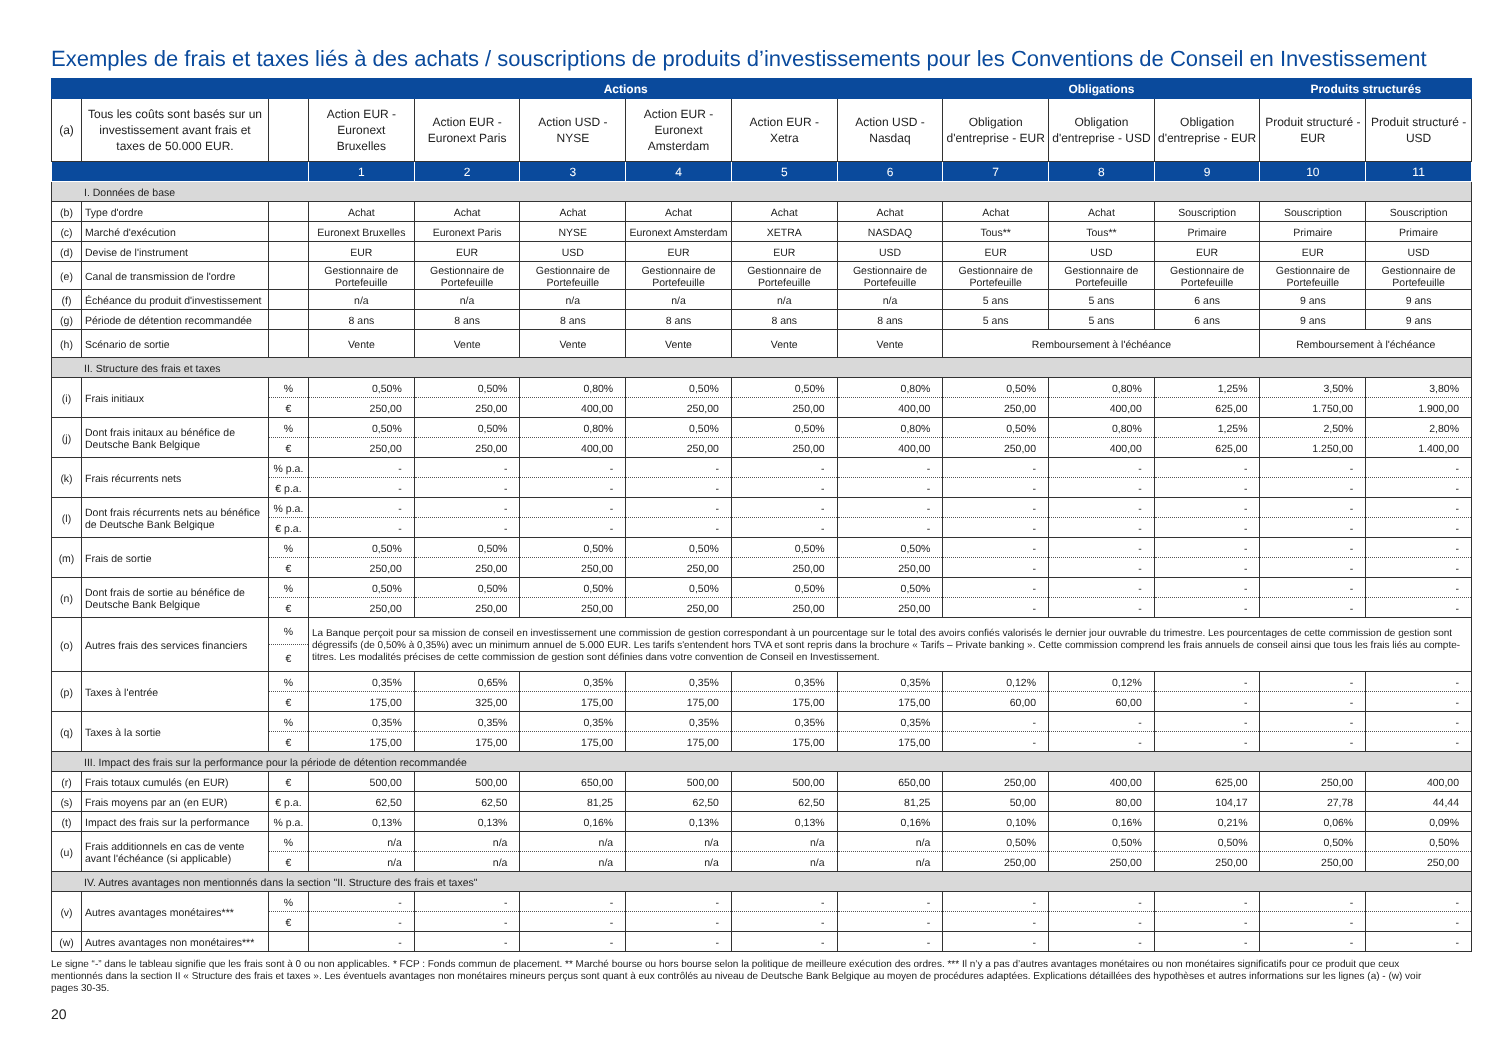Exemples de frais et taxes liés à des achats / souscriptions de produits d’investissements pour les Conventions de Conseil en Investissement
| | | | Actions | | | | | | Obligations | | | Produits structurés | |
| (a) | Tous les coûts sont basés sur un investissement avant frais et taxes de 50.000 EUR. | | Action EUR - Euronext Bruxelles | Action EUR - Euronext Paris | Action USD - NYSE | Action EUR - Euronext Amsterdam | Action EUR - Xetra | Action USD - Nasdaq | Obligation d'entreprise - EUR | Obligation d'entreprise - USD | Obligation d'entreprise - EUR | Produit structuré - EUR | Produit structuré - USD |
| | | | 1 | 2 | 3 | 4 | 5 | 6 | 7 | 8 | 9 | 10 | 11 |
| I. Données de base | | | | | | | | | | | | | |
| (b) | Type d'ordre | | Achat | Achat | Achat | Achat | Achat | Achat | Achat | Achat | Souscription | Souscription | Souscription |
| (c) | Marché d'exécution | | Euronext Bruxelles | Euronext Paris | NYSE | Euronext Amsterdam | XETRA | NASDAQ | Tous** | Tous** | Primaire | Primaire | Primaire |
| (d) | Devise de l'instrument | | EUR | EUR | USD | EUR | EUR | USD | EUR | USD | EUR | EUR | USD |
| (e) | Canal de transmission de l'ordre | | Gestionnaire de Portefeuille | Gestionnaire de Portefeuille | Gestionnaire de Portefeuille | Gestionnaire de Portefeuille | Gestionnaire de Portefeuille | Gestionnaire de Portefeuille | Gestionnaire de Portefeuille | Gestionnaire de Portefeuille | Gestionnaire de Portefeuille | Gestionnaire de Portefeuille | Gestionnaire de Portefeuille |
| (f) | Échéance du produit d'investissement | | n/a | n/a | n/a | n/a | n/a | n/a | 5 ans | 5 ans | 6 ans | 9 ans | 9 ans |
| (g) | Période de détention recommandée | | 8 ans | 8 ans | 8 ans | 8 ans | 8 ans | 8 ans | 5 ans | 5 ans | 6 ans | 9 ans | 9 ans |
| (h) | Scénario de sortie | | Vente | Vente | Vente | Vente | Vente | Vente | Remboursement à l'échéance | | | Remboursement à l'échéance | |
| II. Structure des frais et taxes | | | | | | | | | | | | | |
| (i) | Frais initiaux | % | 0,50% | 0,50% | 0,80% | 0,50% | 0,50% | 0,80% | 0,50% | 0,80% | 1,25% | 3,50% | 3,80% |
| | | € | 250,00 | 250,00 | 400,00 | 250,00 | 250,00 | 400,00 | 250,00 | 400,00 | 625,00 | 1.750,00 | 1.900,00 |
| (j) | Dont frais initaux au bénéfice de Deutsche Bank Belgique | % | 0,50% | 0,50% | 0,80% | 0,50% | 0,50% | 0,80% | 0,50% | 0,80% | 1,25% | 2,50% | 2,80% |
| | | € | 250,00 | 250,00 | 400,00 | 250,00 | 250,00 | 400,00 | 250,00 | 400,00 | 625,00 | 1.250,00 | 1.400,00 |
| (k) | Frais récurrents nets | % p.a. | - | - | - | - | - | - | - | - | - | - | - |
| | | € p.a. | - | - | - | - | - | - | - | - | - | - | - |
| (l) | Dont frais récurrents nets au bénéfice de Deutsche Bank Belgique | % p.a. | - | - | - | - | - | - | - | - | - | - | - |
| | | € p.a. | - | - | - | - | - | - | - | - | - | - | - |
| (m) | Frais de sortie | % | 0,50% | 0,50% | 0,50% | 0,50% | 0,50% | 0,50% | - | - | - | - | - |
| | | € | 250,00 | 250,00 | 250,00 | 250,00 | 250,00 | 250,00 | - | - | - | - | - |
| (n) | Dont frais de sortie au bénéfice de Deutsche Bank Belgique | % | 0,50% | 0,50% | 0,50% | 0,50% | 0,50% | 0,50% | - | - | - | - | - |
| | | € | 250,00 | 250,00 | 250,00 | 250,00 | 250,00 | 250,00 | - | - | - | - | - |
| (o) | Autres frais des services financiers | % | La Banque perçoit pour sa mission de conseil en investissement une commission de gestion correspondant à un pourcentage sur le total des avoirs confiés valorisés le dernier jour ouvrable du trimestre. Les pourcentages de cette commission de gestion sont dégressifs (de 0,50% à 0,35%) avec un minimum annuel de 5.000 EUR. Les tarifs s'entendent hors TVA et sont repris dans la brochure « Tarifs – Private banking ». Cette commission comprend les frais annuels de conseil ainsi que tous les frais liés au compte-titres. Les modalités précises de cette commission de gestion sont définies dans votre convention de Conseil en Investissement. | | | | | | | | | | |
| | | € | | | | | | | | | | | |
| (p) | Taxes à l'entrée | % | 0,35% | 0,65% | 0,35% | 0,35% | 0,35% | 0,35% | 0,12% | 0,12% | - | - | - |
| | | € | 175,00 | 325,00 | 175,00 | 175,00 | 175,00 | 175,00 | 60,00 | 60,00 | - | - | - |
| (q) | Taxes à la sortie | % | 0,35% | 0,35% | 0,35% | 0,35% | 0,35% | 0,35% | - | - | - | - | - |
| | | € | 175,00 | 175,00 | 175,00 | 175,00 | 175,00 | 175,00 | - | - | - | - | - |
| III. Impact des frais sur la performance pour la période de détention recommandée | | | | | | | | | | | | | |
| (r) | Frais totaux cumulés (en EUR) | € | 500,00 | 500,00 | 650,00 | 500,00 | 500,00 | 650,00 | 250,00 | 400,00 | 625,00 | 250,00 | 400,00 |
| (s) | Frais moyens par an (en EUR) | € p.a. | 62,50 | 62,50 | 81,25 | 62,50 | 62,50 | 81,25 | 50,00 | 80,00 | 104,17 | 27,78 | 44,44 |
| (t) | Impact des frais sur la performance | % p.a. | 0,13% | 0,13% | 0,16% | 0,13% | 0,13% | 0,16% | 0,10% | 0,16% | 0,21% | 0,06% | 0,09% |
| (u) | Frais additionnels en cas de vente avant l'échéance (si applicable) | % | n/a | n/a | n/a | n/a | n/a | n/a | 0,50% | 0,50% | 0,50% | 0,50% | 0,50% |
| | | € | n/a | n/a | n/a | n/a | n/a | n/a | 250,00 | 250,00 | 250,00 | 250,00 | 250,00 |
| IV. Autres avantages non mentionnés dans la section "II. Structure des frais et taxes" | | | | | | | | | | | | | |
| (v) | Autres avantages monétaires*** | % | - | - | - | - | - | - | - | - | - | - | - |
| | | € | - | - | - | - | - | - | - | - | - | - | - |
| (w) | Autres avantages non monétaires*** | | - | - | - | - | - | - | - | - | - | - | - |
Le signe “-” dans le tableau signifie que les frais sont à 0 ou non applicables. * FCP : Fonds commun de placement. ** Marché bourse ou hors bourse selon la politique de meilleure exécution des ordres. *** Il n’y a pas d’autres avantages monétaires ou non monétaires significatifs pour ce produit que ceux mentionnés dans la section II « Structure des frais et taxes ». Les éventuels avantages non monétaires mineurs perçus sont quant à eux contrôlés au niveau de Deutsche Bank Belgique au moyen de procédures adaptées. Explications détaillées des hypothèses et autres informations sur les lignes (a) - (w) voir pages 30-35.
20